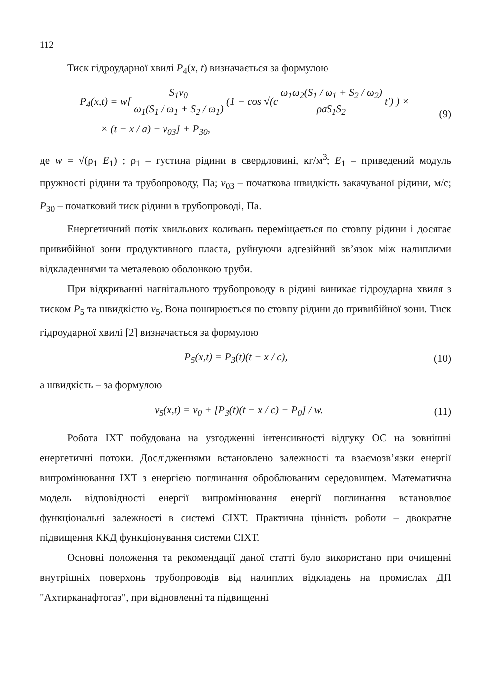112
Тиск гідроударної хвилі P<sub>4</sub>(x, t) визначається за формулою
P<sub>4</sub>(x,t) = w[ S<sub>1</sub>v<sub>0</sub> ω<sub>1</sub>(S<sub>1</sub> / ω<sub>1</sub> + S<sub>2</sub> / ω<sub>1</sub>) (1 − cos √(c ω<sub>1</sub>ω<sub>2</sub>(S<sub>1</sub> / ω<sub>1</sub> + S<sub>2</sub> / ω<sub>2</sub>) ρaS<sub>1</sub>S<sub>2</sub> t′) ) ×
× (t − x / a) − v<sub>03</sub>] + P<sub>30</sub>,
(9)
де w = √(ρ<sub>1</sub> E<sub>1</sub>) ; ρ<sub>1</sub> – густина рідини в свердловині, кг/м<sup>3</sup>; E<sub>1</sub> – приведений модуль пружності рідини та трубопроводу, Па; v<sub>03</sub> – початкова швидкість закачуваної рідини, м/с; P<sub>30</sub> – початковий тиск рідини в трубопроводі, Па.
Енергетичний потік хвильових коливань переміщається по стовпу рідини і досягає привибійної зони продуктивного пласта, руйнуючи адгезійний зв’язок між налиплими відкладеннями та металевою оболонкою труби.
При відкриванні нагнітального трубопроводу в рідині виникає гідроударна хвиля з тиском P<sub>5</sub> та швидкістю v<sub>5</sub>. Вона поширюється по стовпу рідини до привибійної зони. Тиск гідроударної хвилі [2] визначається за формулою
P<sub>5</sub>(x,t) = P<sub>3</sub>(t)(t − x / c), (10)
а швидкість – за формулою
v<sub>5</sub>(x,t) = v<sub>0</sub> + [P<sub>3</sub>(t)(t − x / c) − P<sub>0</sub>] / w.
(11)
Робота ІХТ побудована на узгодженні інтенсивності відгуку ОС на зовнішні енергетичні потоки. Дослідженнями встановлено залежності та взаємозв’язки енергії випромінювання ІХТ з енергією поглинання оброблюваним середовищем. Математична модель відповідності енергії випромінювання енергії поглинання встановлює функціональні залежності в системі СІХТ. Практична цінність роботи – двократне підвищення ККД функціонування системи СІХТ.
Основні положення та рекомендації даної статті було використано при очищенні внутрішніх поверхонь трубопроводів від налиплих відкладень на промислах ДП "Ахтирканафтогаз", при відновленні та підвищенні